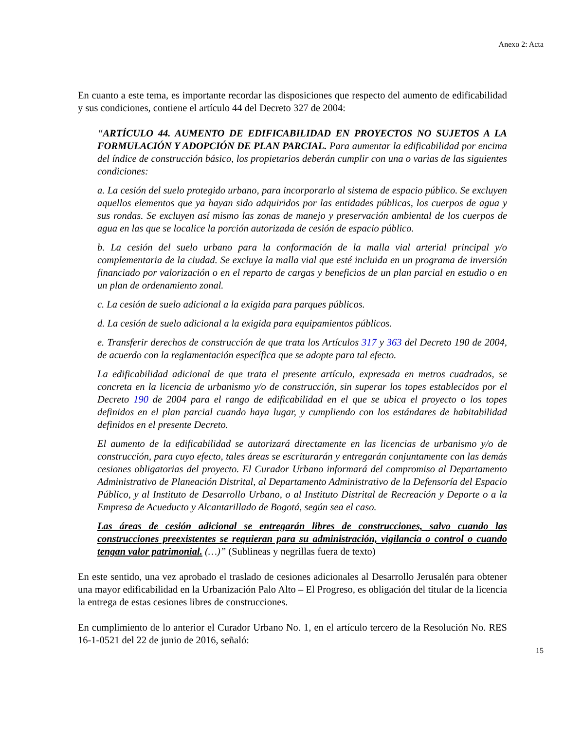Anexo 2: Acta
En cuanto a este tema, es importante recordar las disposiciones que respecto del aumento de edificabilidad y sus condiciones, contiene el artículo 44 del Decreto 327 de 2004:
“ARTÍCULO 44. AUMENTO DE EDIFICABILIDAD EN PROYECTOS NO SUJETOS A LA FORMULACIÓN Y ADOPCIÓN DE PLAN PARCIAL. Para aumentar la edificabilidad por encima del índice de construcción básico, los propietarios deberán cumplir con una o varias de las siguientes condiciones:
a. La cesión del suelo protegido urbano, para incorporarlo al sistema de espacio público. Se excluyen aquellos elementos que ya hayan sido adquiridos por las entidades públicas, los cuerpos de agua y sus rondas. Se excluyen así mismo las zonas de manejo y preservación ambiental de los cuerpos de agua en las que se localice la porción autorizada de cesión de espacio público.
b. La cesión del suelo urbano para la conformación de la malla vial arterial principal y/o complementaria de la ciudad. Se excluye la malla vial que esté incluida en un programa de inversión financiado por valorización o en el reparto de cargas y beneficios de un plan parcial en estudio o en un plan de ordenamiento zonal.
c. La cesión de suelo adicional a la exigida para parques públicos.
d. La cesión de suelo adicional a la exigida para equipamientos públicos.
e. Transferir derechos de construcción de que trata los Artículos 317 y 363 del Decreto 190 de 2004, de acuerdo con la reglamentación específica que se adopte para tal efecto.
La edificabilidad adicional de que trata el presente artículo, expresada en metros cuadrados, se concreta en la licencia de urbanismo y/o de construcción, sin superar los topes establecidos por el Decreto 190 de 2004 para el rango de edificabilidad en el que se ubica el proyecto o los topes definidos en el plan parcial cuando haya lugar, y cumpliendo con los estándares de habitabilidad definidos en el presente Decreto.
El aumento de la edificabilidad se autorizará directamente en las licencias de urbanismo y/o de construcción, para cuyo efecto, tales áreas se escriturarán y entregarán conjuntamente con las demás cesiones obligatorias del proyecto. El Curador Urbano informará del compromiso al Departamento Administrativo de Planeación Distrital, al Departamento Administrativo de la Defensoría del Espacio Público, y al Instituto de Desarrollo Urbano, o al Instituto Distrital de Recreación y Deporte o a la Empresa de Acueducto y Alcantarillado de Bogotá, según sea el caso.
Las áreas de cesión adicional se entregarán libres de construcciones, salvo cuando las construcciones preexistentes se requieran para su administración, vigilancia o control o cuando tengan valor patrimonial. (…)” (Sublineas y negrillas fuera de texto)
En este sentido, una vez aprobado el traslado de cesiones adicionales al Desarrollo Jerusalén para obtener una mayor edificabilidad en la Urbanización Palo Alto – El Progreso, es obligación del titular de la licencia la entrega de estas cesiones libres de construcciones.
En cumplimiento de lo anterior el Curador Urbano No. 1, en el artículo tercero de la Resolución No. RES 16-1-0521 del 22 de junio de 2016, señaló:
15